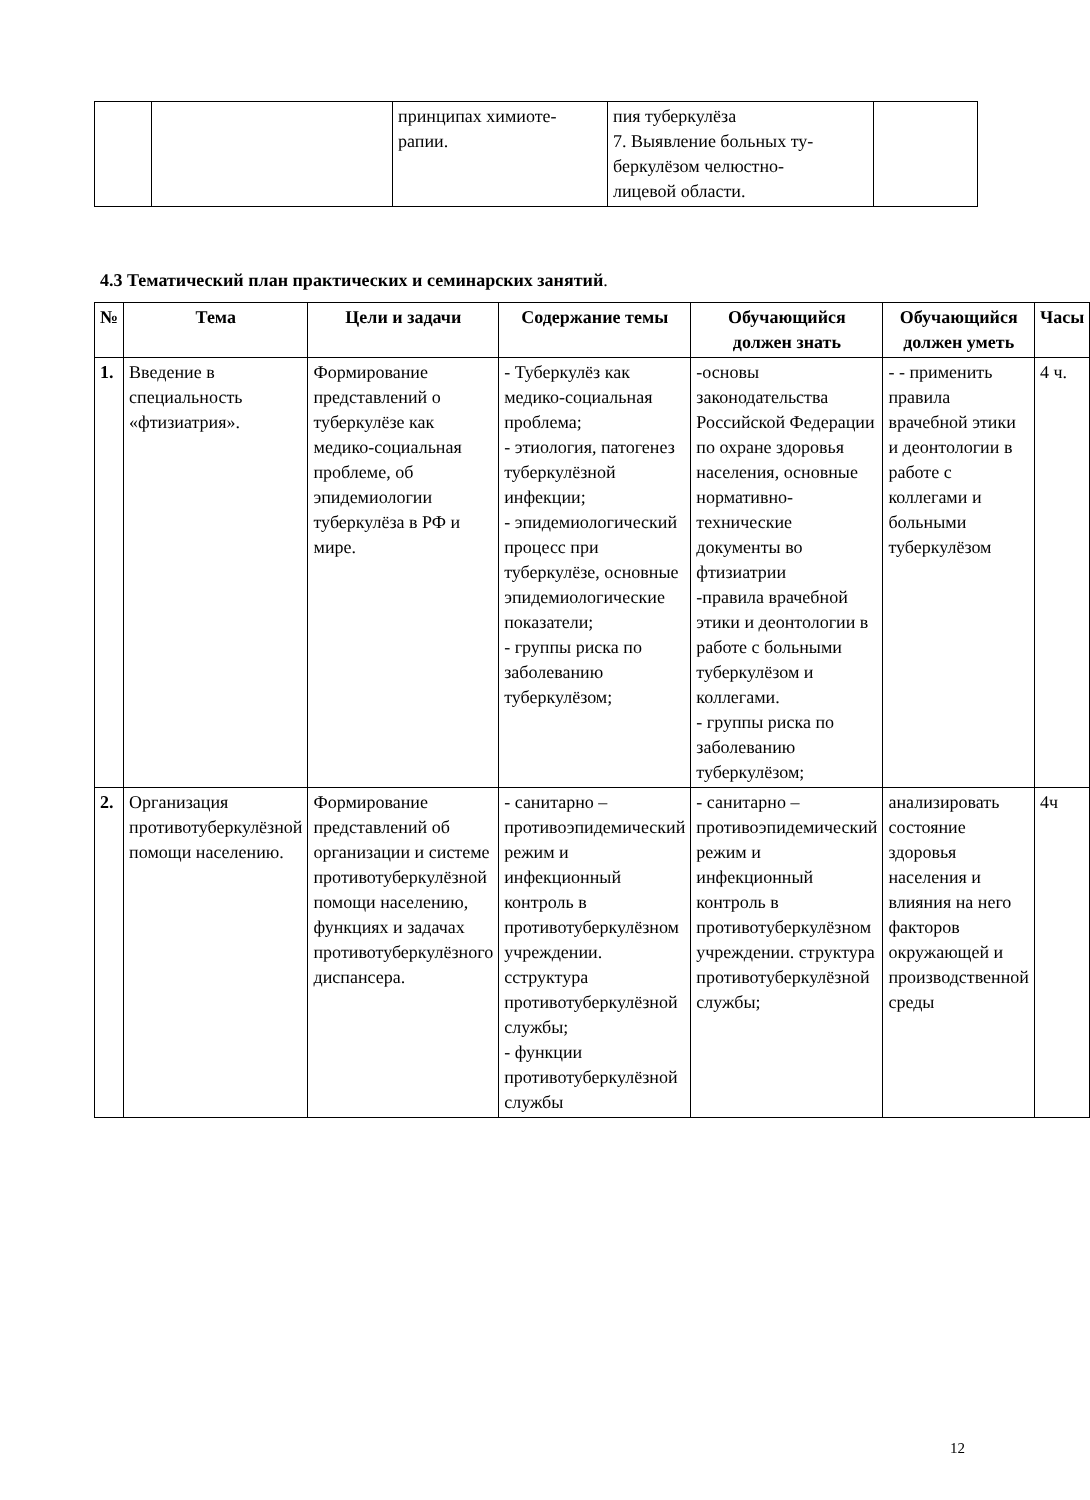| | | принципах химиоте- рапии. | пия туберкулёза 7. Выявление больных ту- беркулёзом челюстно- лицевой области. | |
4.3 Тематический план практических и семинарских занятий.
| № | Тема | Цели и задачи | Содержание темы | Обучающийся должен знать | Обучающийся должен уметь | Часы |
| --- | --- | --- | --- | --- | --- | --- |
| 1. | Введение в специальность «фтизиатрия». | Формирование представлений о туберкулёзе как медико-социальная проблеме, об эпидемиологии туберкулёза в РФ и мире. | - Туберкулёз как медико-социальная проблема; - этиология, патогенез туберкулёзной инфекции; - эпидемиологический процесс при туберкулёзе, основные эпидемиологические показатели; - группы риска по заболеванию туберкулёзом; | -основы законодательства Российской Федерации по охране здоровья населения, основные нормативно-технические документы во фтизиатрии -правила врачебной этики и деонтологии в работе с больными туберкулёзом и коллегами. - группы риска по заболеванию туберкулёзом; | - - применить правила врачебной этики и деонтологии в работе с коллегами и больными туберкулёзом | 4 ч. |
| 2. | Организация противотуберкулёзной помощи населению. | Формирование представлений об организации и системе противотуберкулёзной помощи населению, функциях и задачах противотуберкулёзного диспансера. | - санитарно – противоэпидемический режим и инфекционный контроль в противотуберкулёзном учреждении. сструктура противотуберкулёзной службы; - функции противотуберкулёзной службы | - санитарно – противоэпидемический режим и инфекционный контроль в противотуберкулёзном учреждении. структура противотуберкулёзной службы; | анализировать состояние здоровья населения и влияния на него факторов окружающей и производственной среды | 4ч |
12